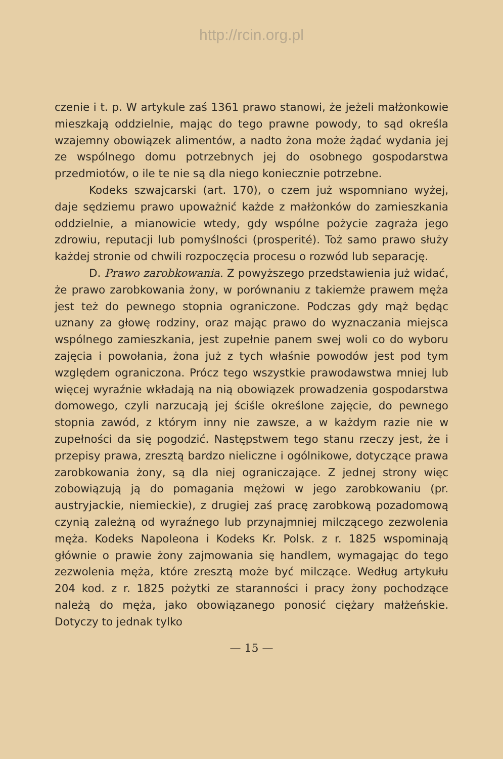http://rcin.org.pl
czenie i t. p. W artykule zaś 1361 prawo stanowi, że jeżeli małżonkowie mieszkają oddzielnie, mając do tego prawne powody, to sąd określa wzajemny obowiązek alimentów, a nadto żona może żądać wydania jej ze wspólnego domu potrzebnych jej do osobnego gospodarstwa przedmiotów, o ile te nie są dla niego koniecznie potrzebne.
Kodeks szwajcarski (art. 170), o czem już wspomniano wyżej, daje sędziemu prawo upoważnić każde z małżonków do zamieszkania oddzielnie, a mianowicie wtedy, gdy wspólne pożycie zagraża jego zdrowiu, reputacji lub pomyślności (prosperité). Toż samo prawo służy każdej stronie od chwili rozpoczęcia procesu o rozwód lub separację.
D. Prawo zarobkowania. Z powyższego przedstawienia już widać, że prawo zarobkowania żony, w porównaniu z takiemże prawem męża jest też do pewnego stopnia ograniczone. Podczas gdy mąż będąc uznany za głowę rodziny, oraz mając prawo do wyznaczania miejsca wspólnego zamieszkania, jest zupełnie panem swej woli co do wyboru zajęcia i powołania, żona już z tych właśnie powodów jest pod tym względem ograniczona. Prócz tego wszystkie prawodawstwa mniej lub więcej wyraźnie wkładają na nią obowiązek prowadzenia gospodarstwa domowego, czyli narzucają jej ściśle określone zajęcie, do pewnego stopnia zawód, z którym inny nie zawsze, a w każdym razie nie w zupełności da się pogodzić. Następstwem tego stanu rzeczy jest, że i przepisy prawa, zresztą bardzo nieliczne i ogólnikowe, dotyczące prawa zarobkowania żony, są dla niej ograniczające. Z jednej strony więc zobowiązują ją do pomagania mężowi w jego zarobkowaniu (pr. austryjackie, niemieckie), z drugiej zaś pracę zarobkową pozadomową czynią zależną od wyraźnego lub przynajmniej milczącego zezwolenia męża. Kodeks Napoleona i Kodeks Kr. Polsk. z r. 1825 wspominają głównie o prawie żony zajmowania się handlem, wymagając do tego zezwolenia męża, które zresztą może być milczące. Według artykułu 204 kod. z r. 1825 pożytki ze staranności i pracy żony pochodzące należą do męża, jako obowiązanego ponosić ciężary małżeńskie. Dotyczy to jednak tylko
— 15 —